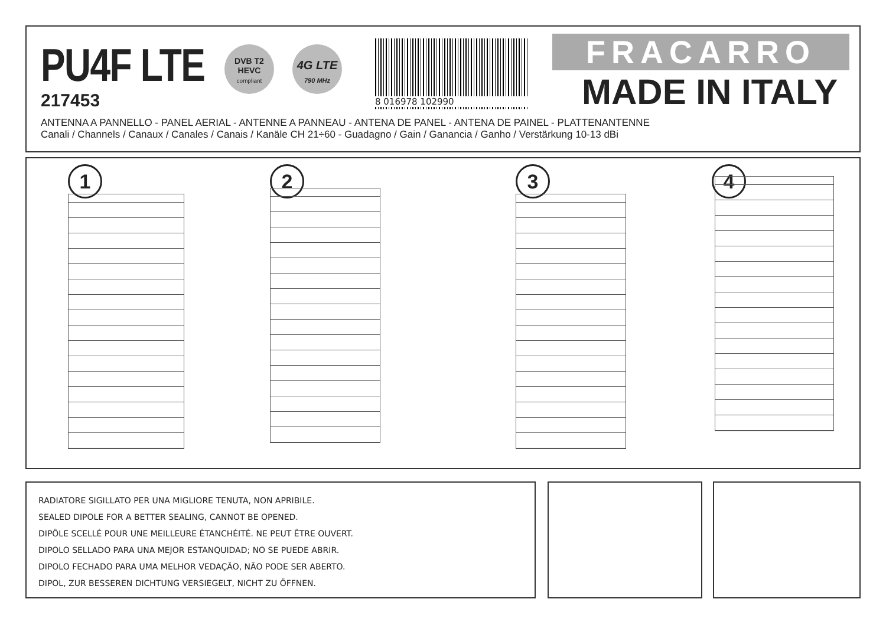PU4F LTE
217453
DVB T2
HEVC
compliant
4G LTE
790 MHz
8 016978 102990
FRACARRO
MADE IN ITALY
ANTENNA A PANNELLO - PANEL AERIAL - ANTENNE A PANNEAU - ANTENA DE PANEL - ANTENA DE PAINEL - PLATTENANTENNE
Canali / Channels / Canaux / Canales / Canais / Kanäle CH 21÷60 - Guadagno / Gain / Ganancia / Ganho / Verstärkung 10-13 dBi
1 2 3 4
RADIATORE SIGILLATO PER UNA MIGLIORE TENUTA, NON APRIBILE.
SEALED DIPOLE FOR A BETTER SEALING, CANNOT BE OPENED.
DIPÔLE SCELLÉ POUR UNE MEILLEURE ÉTANCHÉITÉ. NE PEUT ÊTRE OUVERT.
DIPOLO SELLADO PARA UNA MEJOR ESTANQUIDAD; NO SE PUEDE ABRIR.
DIPOLO FECHADO PARA UMA MELHOR VEDAÇÃO, NÃO PODE SER ABERTO.
DIPOL, ZUR BESSEREN DICHTUNG VERSIEGELT, NICHT ZU ÖFFNEN.